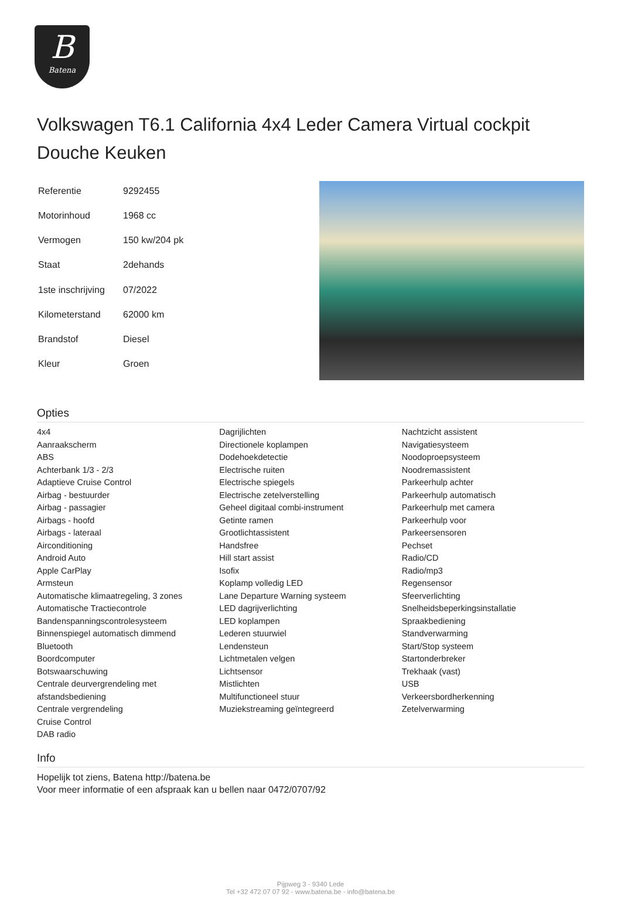B
Batena
Volkswagen T6.1 California 4x4 Leder Camera Virtual cockpit Douche Keuken
| Referentie | 9292455 |
| Motorinhoud | 1968 cc |
| Vermogen | 150 kw/204 pk |
| Staat | 2dehands |
| 1ste inschrijving | 07/2022 |
| Kilometerstand | 62000 km |
| Brandstof | Diesel |
| Kleur | Groen |
Opties
4x4
Aanraakscherm
ABS
Achterbank 1/3 - 2/3
Adaptieve Cruise Control
Airbag - bestuurder
Airbag - passagier
Airbags - hoofd
Airbags - lateraal
Airconditioning
Android Auto
Apple CarPlay
Armsteun
Automatische klimaatregeling, 3 zones
Automatische Tractiecontrole
Bandenspanningscontrolesysteem
Binnenspiegel automatisch dimmend
Bluetooth
Boordcomputer
Botswaarschuwing
Centrale deurvergrendeling met afstandsbediening
Centrale vergrendeling
Cruise Control
DAB radio
Dagrijlichten
Directionele koplampen
Dodehoekdetectie
Electrische ruiten
Electrische spiegels
Electrische zetelverstelling
Geheel digitaal combi-instrument
Getinte ramen
Grootlichtassistent
Handsfree
Hill start assist
Isofix
Koplamp volledig LED
Lane Departure Warning systeem
LED dagrijverlichting
LED koplampen
Lederen stuurwiel
Lendensteun
Lichtmetalen velgen
Lichtsensor
Mistlichten
Multifunctioneel stuur
Muziekstreaming geïntegreerd
Nachtzicht assistent
Navigatiesysteem
Noodoproepsysteem
Noodremassistent
Parkeerhulp achter
Parkeerhulp automatisch
Parkeerhulp met camera
Parkeerhulp voor
Parkeersensoren
Pechset
Radio/CD
Radio/mp3
Regensensor
Sfeerverlichting
Snelheidsbeperkingsinstallatie
Spraakbediening
Standverwarming
Start/Stop systeem
Startonderbreker
Trekhaak (vast)
USB
Verkeersbordherkenning
Zetelverwarming
Info
Hopelijk tot ziens, Batena http://batena.be
Voor meer informatie of een afspraak kan u bellen naar 0472/0707/92
Pijpweg 3 - 9340 Lede
Tel +32 472 07 07 92 - www.batena.be - info@batena.be